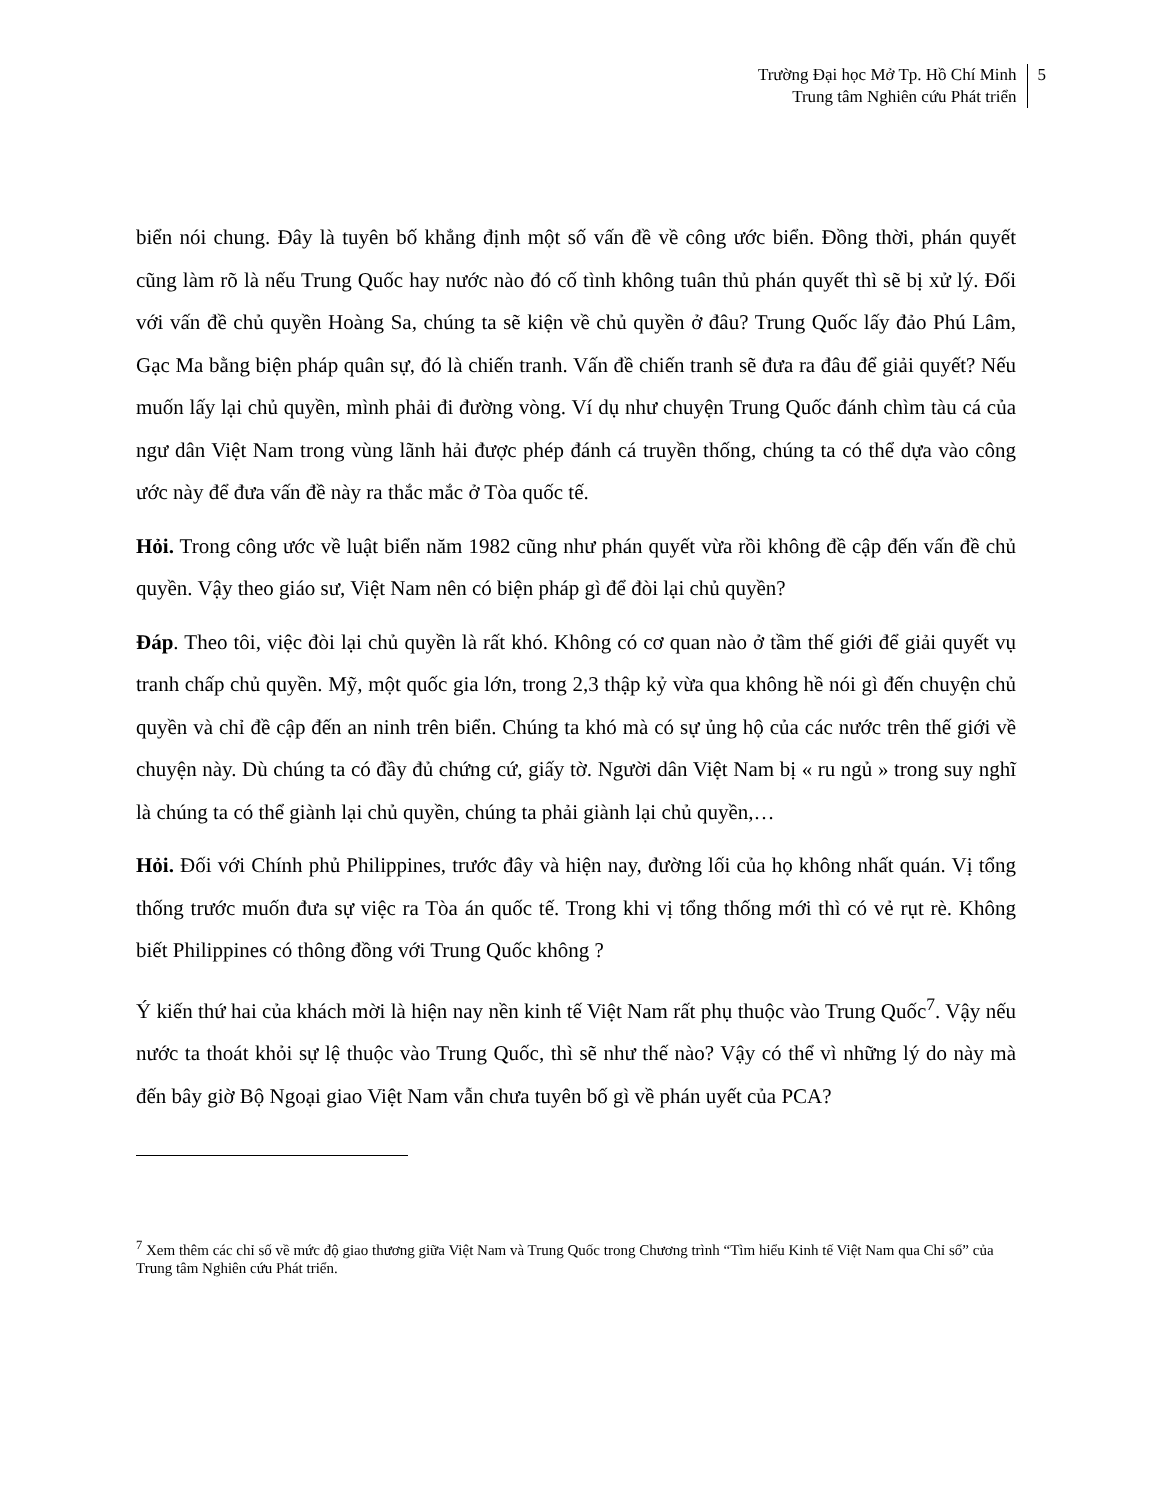Trường Đại học Mở Tp. Hồ Chí Minh
Trung tâm Nghiên cứu Phát triển
5
biển nói chung. Đây là tuyên bố khẳng định một số vấn đề về công ước biển. Đồng thời, phán quyết cũng làm rõ là nếu Trung Quốc hay nước nào đó cố tình không tuân thủ phán quyết thì sẽ bị xử lý. Đối với vấn đề chủ quyền Hoàng Sa, chúng ta sẽ kiện về chủ quyền ở đâu? Trung Quốc lấy đảo Phú Lâm, Gạc Ma bằng biện pháp quân sự, đó là chiến tranh. Vấn đề chiến tranh sẽ đưa ra đâu để giải quyết? Nếu muốn lấy lại chủ quyền, mình phải đi đường vòng. Ví dụ như chuyện Trung Quốc đánh chìm tàu cá của ngư dân Việt Nam trong vùng lãnh hải được phép đánh cá truyền thống, chúng ta có thể dựa vào công ước này để đưa vấn đề này ra thắc mắc ở Tòa quốc tế.
Hỏi. Trong công ước về luật biển năm 1982 cũng như phán quyết vừa rồi không đề cập đến vấn đề chủ quyền. Vậy theo giáo sư, Việt Nam nên có biện pháp gì để đòi lại chủ quyền?
Đáp. Theo tôi, việc đòi lại chủ quyền là rất khó. Không có cơ quan nào ở tầm thế giới để giải quyết vụ tranh chấp chủ quyền. Mỹ, một quốc gia lớn, trong 2,3 thập kỷ vừa qua không hề nói gì đến chuyện chủ quyền và chỉ đề cập đến an ninh trên biển. Chúng ta khó mà có sự ủng hộ của các nước trên thế giới về chuyện này. Dù chúng ta có đầy đủ chứng cứ, giấy tờ. Người dân Việt Nam bị « ru ngủ » trong suy nghĩ là chúng ta có thể giành lại chủ quyền, chúng ta phải giành lại chủ quyền,…
Hỏi. Đối với Chính phủ Philippines, trước đây và hiện nay, đường lối của họ không nhất quán. Vị tổng thống trước muốn đưa sự việc ra Tòa án quốc tế. Trong khi vị tổng thống mới thì có vẻ rụt rè. Không biết Philippines có thông đồng với Trung Quốc không ?
Ý kiến thứ hai của khách mời là hiện nay nền kinh tế Việt Nam rất phụ thuộc vào Trung Quốc<sup>7</sup>. Vậy nếu nước ta thoát khỏi sự lệ thuộc vào Trung Quốc, thì sẽ như thế nào? Vậy có thể vì những lý do này mà đến bây giờ Bộ Ngoại giao Việt Nam vẫn chưa tuyên bố gì về phán uyết của PCA?
<sup>7</sup> Xem thêm các chỉ số về mức độ giao thương giữa Việt Nam và Trung Quốc trong Chương trình “Tìm hiểu Kinh tế Việt Nam qua Chỉ số” của Trung tâm Nghiên cứu Phát triển.